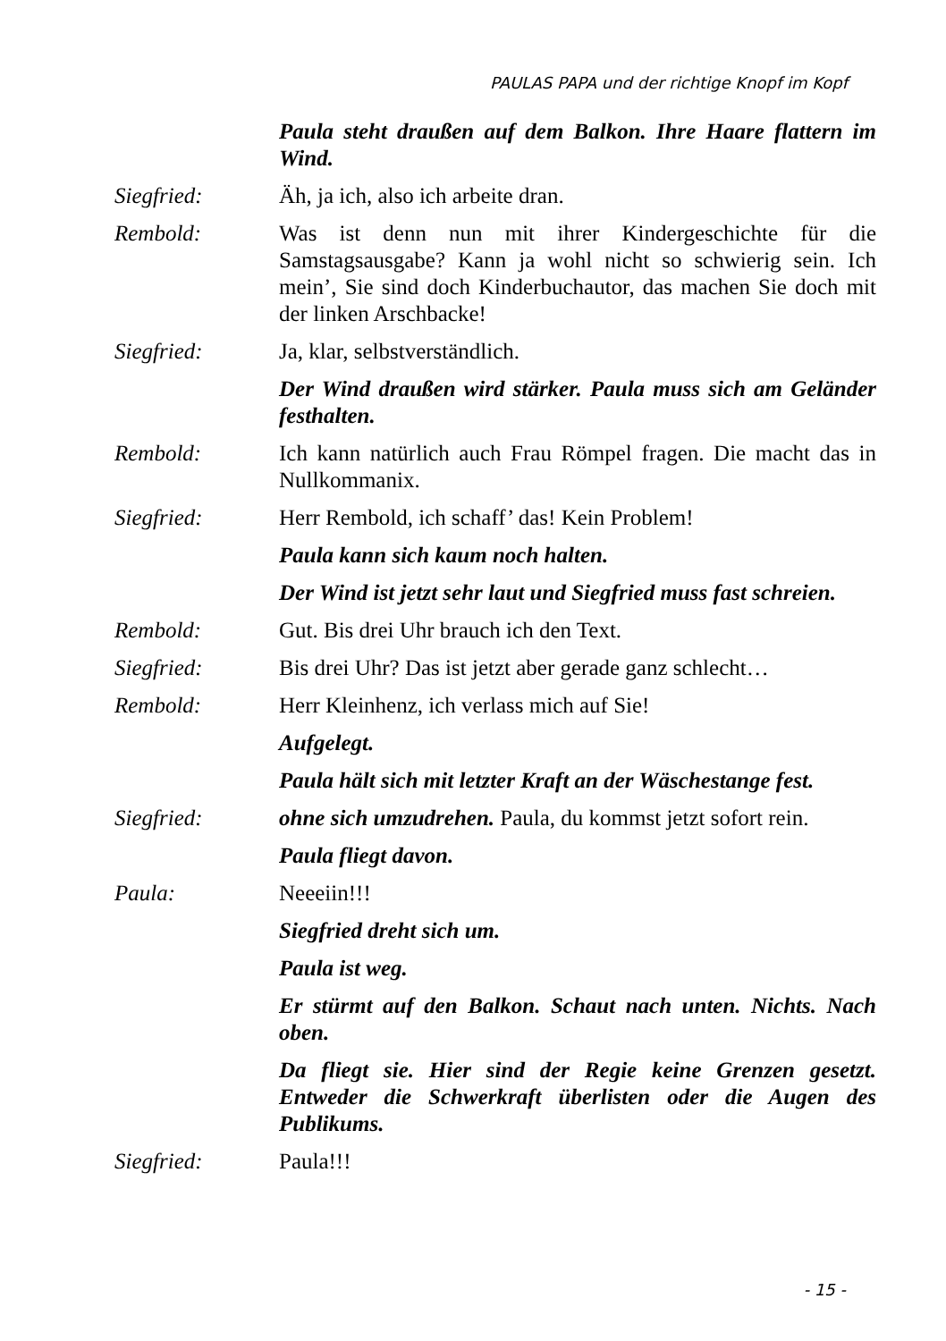PAULAS PAPA und der richtige Knopf im Kopf
Paula steht draußen auf dem Balkon. Ihre Haare flattern im Wind.
Siegfried: Äh, ja ich, also ich arbeite dran.
Rembold: Was ist denn nun mit ihrer Kindergeschichte für die Samstagsausgabe? Kann ja wohl nicht so schwierig sein. Ich mein’, Sie sind doch Kinderbuchautor, das machen Sie doch mit der linken Arschbacke!
Siegfried: Ja, klar, selbstverständlich.
Der Wind draußen wird stärker. Paula muss sich am Geländer festhalten.
Rembold: Ich kann natürlich auch Frau Römpel fragen. Die macht das in Nullkommanix.
Siegfried: Herr Rembold, ich schaff’ das! Kein Problem!
Paula kann sich kaum noch halten.
Der Wind ist jetzt sehr laut und Siegfried muss fast schreien.
Rembold: Gut. Bis drei Uhr brauch ich den Text.
Siegfried: Bis drei Uhr? Das ist jetzt aber gerade ganz schlecht…
Rembold: Herr Kleinhenz, ich verlass mich auf Sie!
Aufgelegt.
Paula hält sich mit letzter Kraft an der Wäschestange fest.
Siegfried: ohne sich umzudrehen. Paula, du kommst jetzt sofort rein.
Paula fliegt davon.
Paula: Neeeiin!!!
Siegfried dreht sich um.
Paula ist weg.
Er stürmt auf den Balkon. Schaut nach unten. Nichts. Nach oben.
Da fliegt sie. Hier sind der Regie keine Grenzen gesetzt. Entweder die Schwerkraft überlisten oder die Augen des Publikums.
Siegfried: Paula!!!
- 15 -